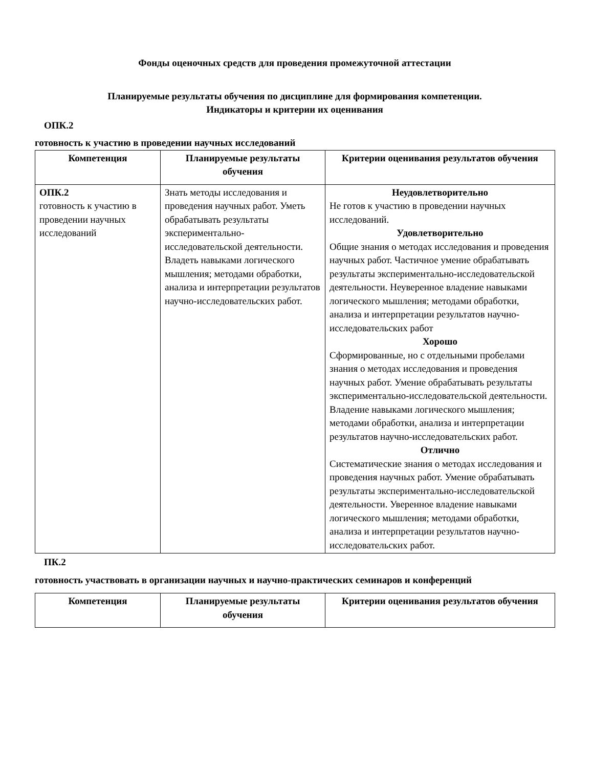Фонды оценочных средств для проведения промежуточной аттестации
Планируемые результаты обучения по дисциплине для формирования компетенции.
Индикаторы и критерии их оценивания
ОПК.2
готовность к участию в проведении научных исследований
| Компетенция | Планируемые результаты обучения | Критерии оценивания результатов обучения |
| --- | --- | --- |
| ОПК.2 готовность к участию в проведении научных исследований | Знать методы исследования и проведения научных работ. Уметь обрабатывать результаты экспериментально-исследовательской деятельности. Владеть навыками логического мышления; методами обработки, анализа и интерпретации результатов научно-исследовательских работ. | Неудовлетворительно Не готов к участию в проведении научных исследований. Удовлетворительно Общие знания о методах исследования и проведения научных работ. Частичное умение обрабатывать результаты экспериментально-исследовательской деятельности. Неуверенное владение навыками логического мышления; методами обработки, анализа и интерпретации результатов научно-исследовательских работ Хорошо Сформированные, но с отдельными пробелами знания о методах исследования и проведения научных работ. Умение обрабатывать результаты экспериментально-исследовательской деятельности. Владение навыками логического мышления; методами обработки, анализа и интерпретации результатов научно-исследовательских работ. Отлично Систематические знания о методах исследования и проведения научных работ. Умение обрабатывать результаты экспериментально-исследовательской деятельности. Уверенное владение навыками логического мышления; методами обработки, анализа и интерпретации результатов научно-исследовательских работ. |
ПК.2
готовность участвовать в организации научных и научно-практических семинаров и конференций
| Компетенция | Планируемые результаты обучения | Критерии оценивания результатов обучения |
| --- | --- | --- |